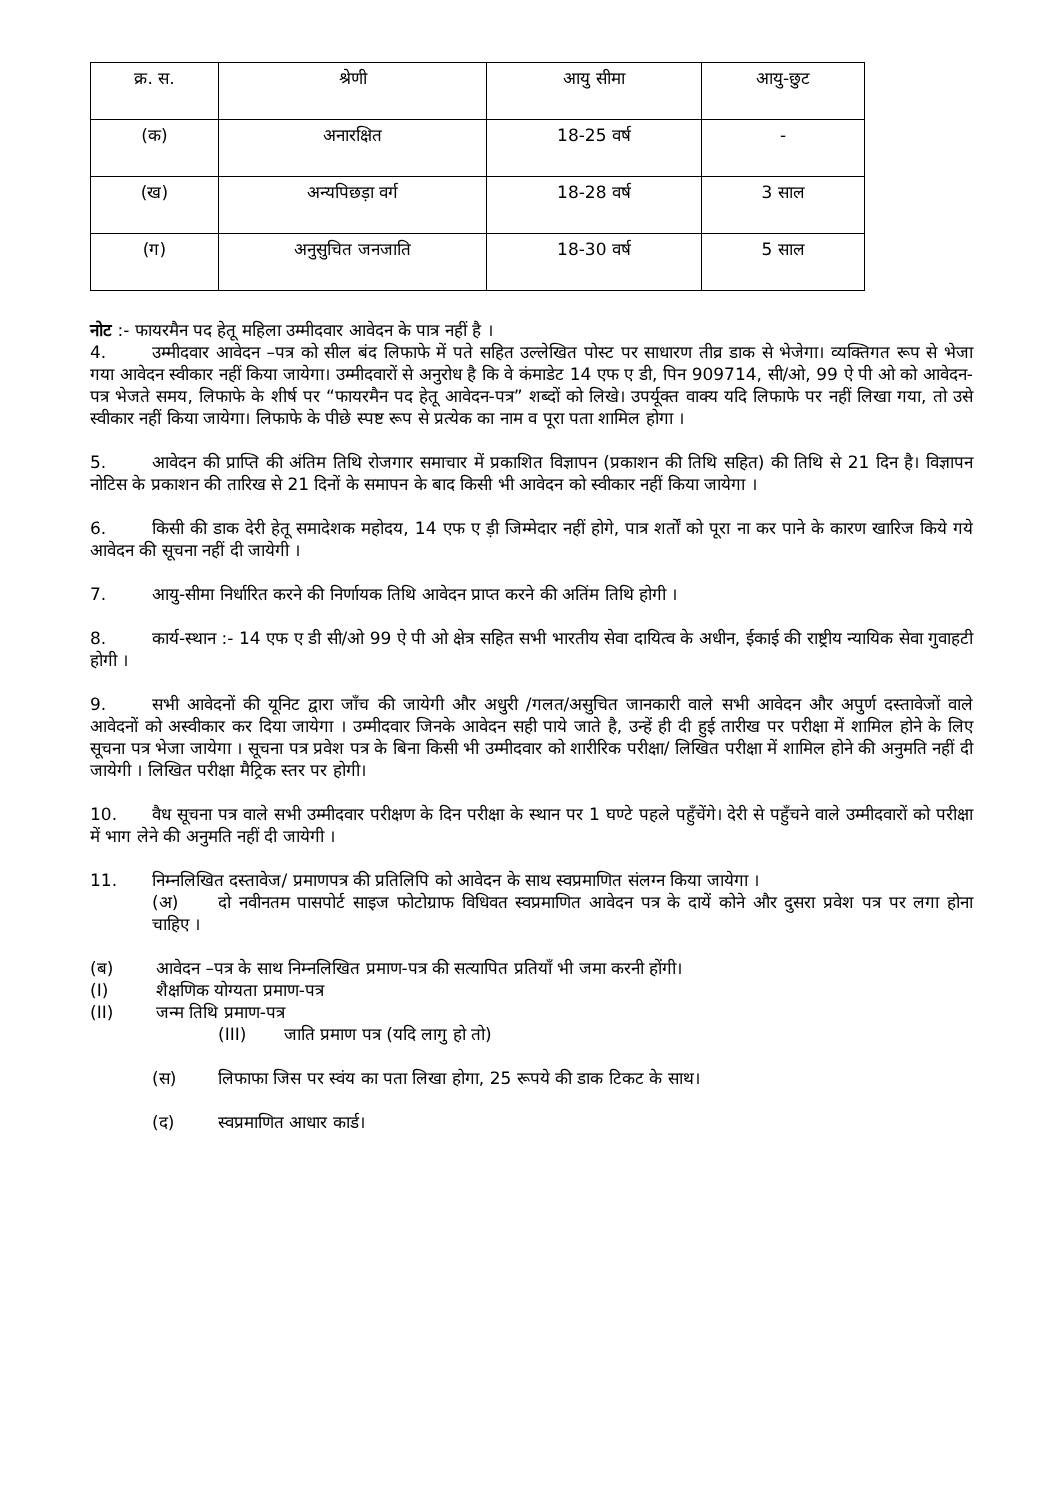| क्र. स. | श्रेणी | आयु सीमा | आयु-छुट |
| --- | --- | --- | --- |
| (क) | अनारक्षित | 18-25 वर्ष | - |
| (ख) | अन्यपिछड़ा वर्ग | 18-28 वर्ष | 3 साल |
| (ग) | अनुसुचित जनजाति | 18-30 वर्ष | 5 साल |
नोट :- फायरमैन पद हेतू महिला उम्मीदवार आवेदन के पात्र नहीं है ।
4. उम्मीदवार आवेदन –पत्र को सील बंद लिफाफे में पते सहित उल्लेखित पोस्ट पर साधारण तीव्र डाक से भेजेगा। व्यक्तिगत रूप से भेजा गया आवेदन स्वीकार नहीं किया जायेगा। उम्मीदवारों से अनुरोध है कि वे कंमाडेट 14 एफ ए डी, पिन 909714, सी/ओ, 99 ऐ पी ओ को आवेदन-पत्र भेजते समय, लिफाफे के शीर्ष पर “फायरमैन पद हेतू आवेदन-पत्र” शब्दों को लिखे। उपर्यूक्त वाक्य यदि लिफाफे पर नहीं लिखा गया, तो उसे स्वीकार नहीं किया जायेगा। लिफाफे के पीछे स्पष्ट रूप से प्रत्येक का नाम व पूरा पता शामिल होगा ।
5. आवेदन की प्राप्ति की अंतिम तिथि रोजगार समाचार में प्रकाशित विज्ञापन (प्रकाशन की तिथि सहित) की तिथि से 21 दिन है। विज्ञापन नोटिस के प्रकाशन की तारिख से 21 दिनों के समापन के बाद किसी भी आवेदन को स्वीकार नहीं किया जायेगा ।
6. किसी की डाक देरी हेतू समादेशक महोदय, 14 एफ ए ड़ी जिम्मेदार नहीं होगे, पात्र शर्तों को पूरा ना कर पाने के कारण खारिज किये गये आवेदन की सूचना नहीं दी जायेगी ।
7. आयु-सीमा निर्धारित करने की निर्णायक तिथि आवेदन प्राप्त करने की अतिंम तिथि होगी ।
8. कार्य-स्थान :- 14 एफ ए डी सी/ओ 99 ऐ पी ओ क्षेत्र सहित सभी भारतीय सेवा दायित्व के अधीन, ईकाई की राष्ट्रीय न्यायिक सेवा गुवाहटी होगी ।
9. सभी आवेदनों की यूनिट द्वारा जाँच की जायेगी और अधुरी /गलत/असुचित जानकारी वाले सभी आवेदन और अपुर्ण दस्तावेजों वाले आवेदनों को अस्वीकार कर दिया जायेगा । उम्मीदवार जिनके आवेदन सही पाये जाते है, उन्हें ही दी हुई तारीख पर परीक्षा में शामिल होने के लिए सूचना पत्र भेजा जायेगा । सूचना पत्र प्रवेश पत्र के बिना किसी भी उम्मीदवार को शारीरिक परीक्षा/ लिखित परीक्षा में शामिल होने की अनुमति नहीं दी जायेगी । लिखित परीक्षा मैट्रिक स्तर पर होगी।
10. वैध सूचना पत्र वाले सभी उम्मीदवार परीक्षण के दिन परीक्षा के स्थान पर 1 घण्टे पहले पहुँचेंगे। देरी से पहुँचने वाले उम्मीदवारों को परीक्षा में भाग लेने की अनुमति नहीं दी जायेगी ।
11. निम्नलिखित दस्तावेज/ प्रमाणपत्र की प्रतिलिपि को आवेदन के साथ स्वप्रमाणित संलग्न किया जायेगा ।
(अ) दो नवीनतम पासपोर्ट साइज फोटोग्राफ विधिवत स्वप्रमाणित आवेदन पत्र के दायें कोने और दुसरा प्रवेश पत्र पर लगा होना चाहिए ।
(ब) आवेदन –पत्र के साथ निम्नलिखित प्रमाण-पत्र की सत्यापित प्रतियाँ भी जमा करनी होंगी।
(I) शैक्षणिक योग्यता प्रमाण-पत्र
(II) जन्म तिथि प्रमाण-पत्र
(III) जाति प्रमाण पत्र (यदि लागु हो तो)
(स) लिफाफा जिस पर स्वंय का पता लिखा होगा, 25 रूपये की डाक टिकट के साथ।
(द) स्वप्रमाणित आधार कार्ड।